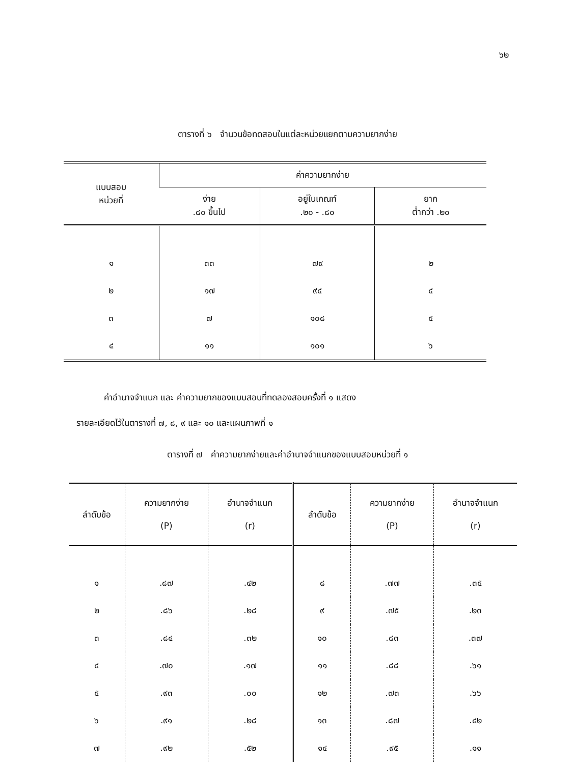๖๒
ตารางที่ ๖ จำนวนข้อทดสอบในแต่ละหน่วยแยกตามความยากง่าย
| แบบสอบ หน่วยที่ | ค่าความยากง่าย | | |
| --- | --- | --- | --- |
| | ง่าย .๘๐ ขึ้นไป | อยู่ในเกณฑ์ .๒๐ - .๘๐ | ยาก ต่ำกว่า .๒๐ |
| ๑ | ๓๓ | ๗๙ | ๒ |
| ๒ | ๑๗ | ๙๔ | ๔ |
| ๓ | ๗ | ๑๐๘ | ๕ |
| ๔ | ๑๑ | ๑๐๑ | ๖ |
ค่าอำนาจจำแนก และ ค่าความยากของแบบสอบที่ทดลองสอบครั้งที่ ๑ แสดง
รายละเอียดไว้ในตารางที่ ๗, ๘, ๙ และ ๑๐ และแผนภาพที่ ๑
ตารางที่ ๗ ค่าความยากง่ายและค่าอำนาจจำแนกของแบบสอบหน่วยที่ ๑
| ลำดับข้อ | ความยากง่าย (P) | อำนาจจำแนก (r) | ลำดับข้อ | ความยากง่าย (P) | อำนาจจำแนก (r) |
| --- | --- | --- | --- | --- | --- |
| ๑ | .๘๗ | .๔๒ | ๘ | .๗๗ | .๓๕ |
| ๒ | .๘๖ | .๒๘ | ๙ | .๗๕ | .๒๓ |
| ๓ | .๘๔ | .๓๒ | ๑๐ | .๘๓ | .๓๗ |
| ๔ | .๗๐ | .๑๗ | ๑๑ | .๘๘ | .๖๑ |
| ๕ | .๙๓ | .๐๐ | ๑๒ | .๗๓ | .๖๖ |
| ๖ | .๙๑ | .๒๘ | ๑๓ | .๘๗ | .๔๒ |
| ๗ | .๙๒ | .๕๒ | ๑๔ | .๙๕ | .๑๑ |